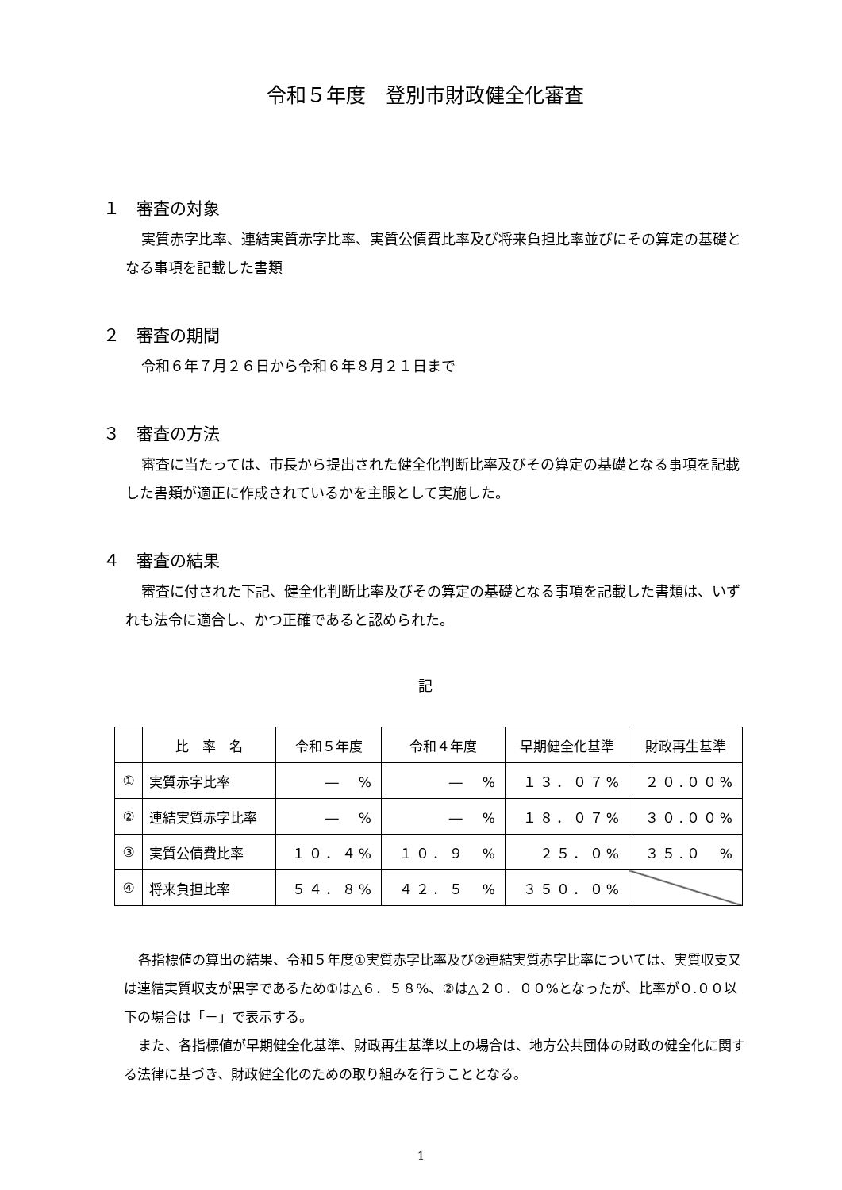令和５年度　登別市財政健全化審査
１　審査の対象
実質赤字比率、連結実質赤字比率、実質公債費比率及び将来負担比率並びにその算定の基礎となる事項を記載した書類
２　審査の期間
令和６年７月２６日から令和６年８月２１日まで
３　審査の方法
審査に当たっては、市長から提出された健全化判断比率及びその算定の基礎となる事項を記載した書類が適正に作成されているかを主眼として実施した。
４　審査の結果
審査に付された下記、健全化判断比率及びその算定の基礎となる事項を記載した書類は、いずれも法令に適合し、かつ正確であると認められた。
記
| | 比 率 名 | 令和５年度 | 令和４年度 | 早期健全化基準 | 財政再生基準 |
| --- | --- | --- | --- | --- | --- |
| ① | 実質赤字比率 | ― % | ― % | １３．０７% | ２０.００% |
| ② | 連結実質赤字比率 | ― % | ― % | １８．０７% | ３０.００% |
| ③ | 実質公債費比率 | １０．４% | １０．９ % | ２５．０% | ３５.０ % |
| ④ | 将来負担比率 | ５４．８% | ４２．５ % | ３５０．０% | |
各指標値の算出の結果、令和５年度①実質赤字比率及び②連結実質赤字比率については、実質収支又は連結実質収支が黒字であるため①は△６．５８%、②は△２０．００%となったが、比率が０.００以下の場合は「－」で表示する。
また、各指標値が早期健全化基準、財政再生基準以上の場合は、地方公共団体の財政の健全化に関する法律に基づき、財政健全化のための取り組みを行うこととなる。
1